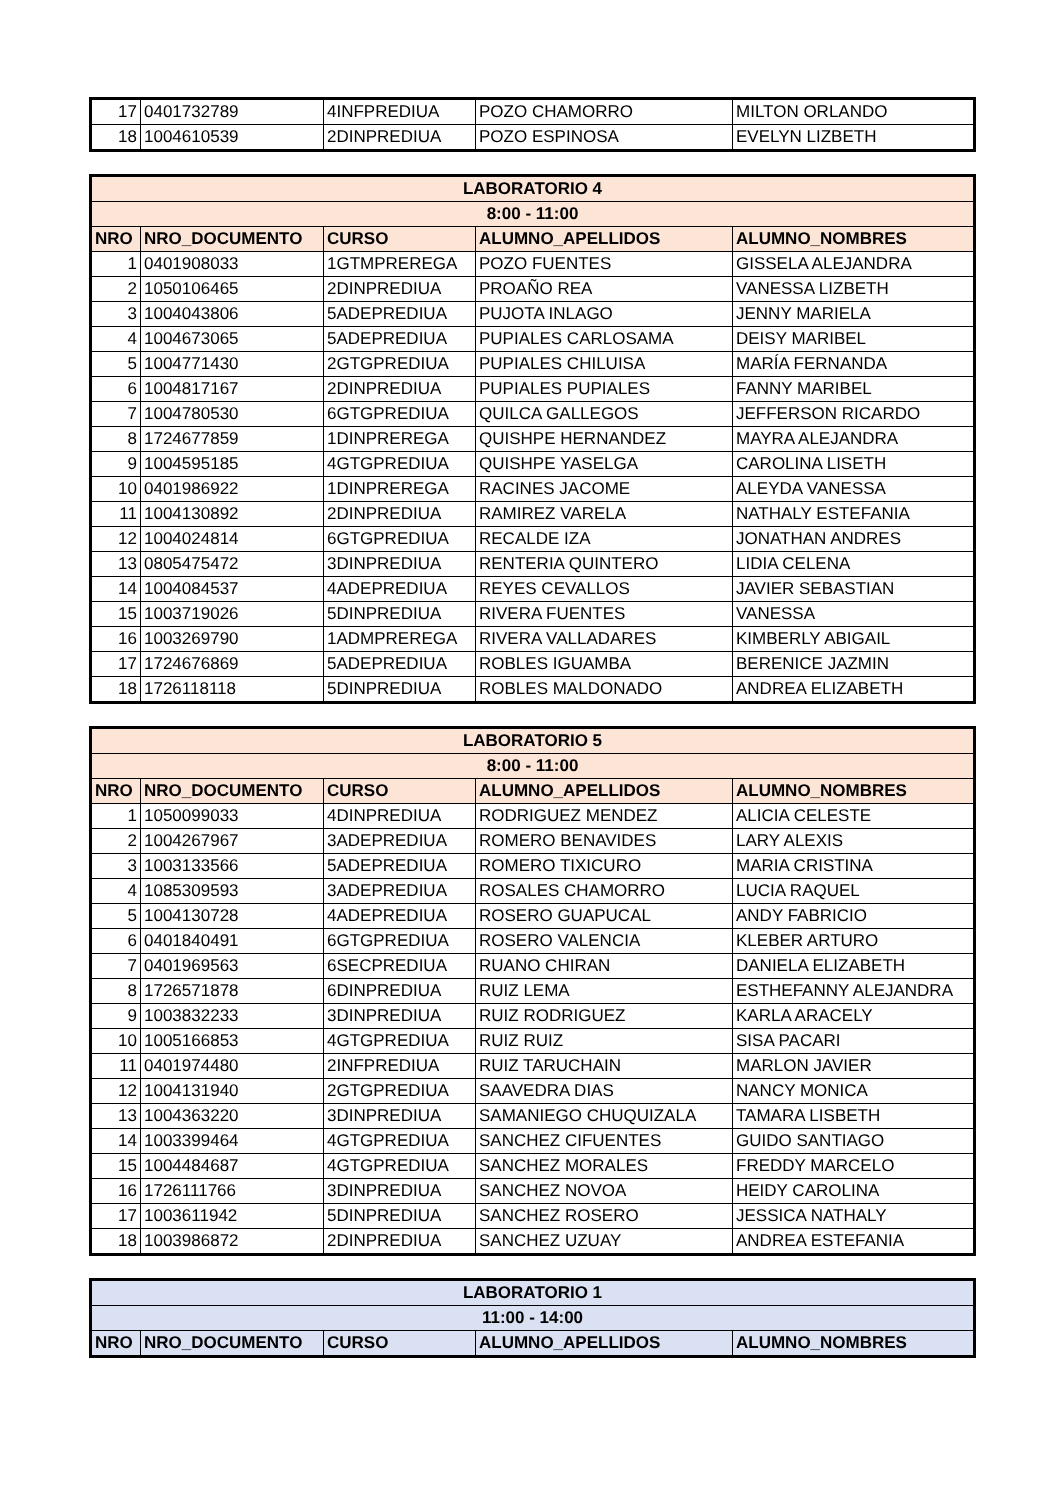| 17 | 0401732789 | 4INFPREDIUA | POZO CHAMORRO | MILTON ORLANDO |
| 18 | 1004610539 | 2DINPREDIUA | POZO ESPINOSA | EVELYN LIZBETH |
| LABORATORIO 4 | | | | |
| --- | --- | --- | --- | --- |
| 8:00 - 11:00 | | | | |
| NRO | NRO_DOCUMENTO | CURSO | ALUMNO_APELLIDOS | ALUMNO_NOMBRES |
| 1 | 0401908033 | 1GTMPREREGA | POZO FUENTES | GISSELA ALEJANDRA |
| 2 | 1050106465 | 2DINPREDIUA | PROAÑO REA | VANESSA LIZBETH |
| 3 | 1004043806 | 5ADEPREDIUA | PUJOTA INLAGO | JENNY MARIELA |
| 4 | 1004673065 | 5ADEPREDIUA | PUPIALES CARLOSAMA | DEISY MARIBEL |
| 5 | 1004771430 | 2GTGPREDIUA | PUPIALES CHILUISA | MARÍA FERNANDA |
| 6 | 1004817167 | 2DINPREDIUA | PUPIALES PUPIALES | FANNY MARIBEL |
| 7 | 1004780530 | 6GTGPREDIUA | QUILCA GALLEGOS | JEFFERSON RICARDO |
| 8 | 1724677859 | 1DINPREREGA | QUISHPE HERNANDEZ | MAYRA ALEJANDRA |
| 9 | 1004595185 | 4GTGPREDIUA | QUISHPE YASELGA | CAROLINA LISETH |
| 10 | 0401986922 | 1DINPREREGA | RACINES JACOME | ALEYDA VANESSA |
| 11 | 1004130892 | 2DINPREDIUA | RAMIREZ VARELA | NATHALY ESTEFANIA |
| 12 | 1004024814 | 6GTGPREDIUA | RECALDE IZA | JONATHAN ANDRES |
| 13 | 0805475472 | 3DINPREDIUA | RENTERIA QUINTERO | LIDIA CELENA |
| 14 | 1004084537 | 4ADEPREDIUA | REYES CEVALLOS | JAVIER SEBASTIAN |
| 15 | 1003719026 | 5DINPREDIUA | RIVERA FUENTES | VANESSA |
| 16 | 1003269790 | 1ADMPREREGA | RIVERA VALLADARES | KIMBERLY ABIGAIL |
| 17 | 1724676869 | 5ADEPREDIUA | ROBLES IGUAMBA | BERENICE JAZMIN |
| 18 | 1726118118 | 5DINPREDIUA | ROBLES MALDONADO | ANDREA ELIZABETH |
| LABORATORIO 5 | | | | |
| --- | --- | --- | --- | --- |
| 8:00 - 11:00 | | | | |
| NRO | NRO_DOCUMENTO | CURSO | ALUMNO_APELLIDOS | ALUMNO_NOMBRES |
| 1 | 1050099033 | 4DINPREDIUA | RODRIGUEZ MENDEZ | ALICIA CELESTE |
| 2 | 1004267967 | 3ADEPREDIUA | ROMERO BENAVIDES | LARY ALEXIS |
| 3 | 1003133566 | 5ADEPREDIUA | ROMERO TIXICURO | MARIA CRISTINA |
| 4 | 1085309593 | 3ADEPREDIUA | ROSALES CHAMORRO | LUCIA RAQUEL |
| 5 | 1004130728 | 4ADEPREDIUA | ROSERO GUAPUCAL | ANDY FABRICIO |
| 6 | 0401840491 | 6GTGPREDIUA | ROSERO VALENCIA | KLEBER ARTURO |
| 7 | 0401969563 | 6SECPREDIUA | RUANO CHIRAN | DANIELA ELIZABETH |
| 8 | 1726571878 | 6DINPREDIUA | RUIZ LEMA | ESTHEFANNY ALEJANDRA |
| 9 | 1003832233 | 3DINPREDIUA | RUIZ RODRIGUEZ | KARLA ARACELY |
| 10 | 1005166853 | 4GTGPREDIUA | RUIZ RUIZ | SISA PACARI |
| 11 | 0401974480 | 2INFPREDIUA | RUIZ TARUCHAIN | MARLON JAVIER |
| 12 | 1004131940 | 2GTGPREDIUA | SAAVEDRA DIAS | NANCY MONICA |
| 13 | 1004363220 | 3DINPREDIUA | SAMANIEGO CHUQUIZALA | TAMARA LISBETH |
| 14 | 1003399464 | 4GTGPREDIUA | SANCHEZ CIFUENTES | GUIDO SANTIAGO |
| 15 | 1004484687 | 4GTGPREDIUA | SANCHEZ MORALES | FREDDY MARCELO |
| 16 | 1726111766 | 3DINPREDIUA | SANCHEZ NOVOA | HEIDY CAROLINA |
| 17 | 1003611942 | 5DINPREDIUA | SANCHEZ ROSERO | JESSICA NATHALY |
| 18 | 1003986872 | 2DINPREDIUA | SANCHEZ UZUAY | ANDREA ESTEFANIA |
| LABORATORIO 1 | | | | |
| --- | --- | --- | --- | --- |
| 11:00 - 14:00 | | | | |
| NRO | NRO_DOCUMENTO | CURSO | ALUMNO_APELLIDOS | ALUMNO_NOMBRES |